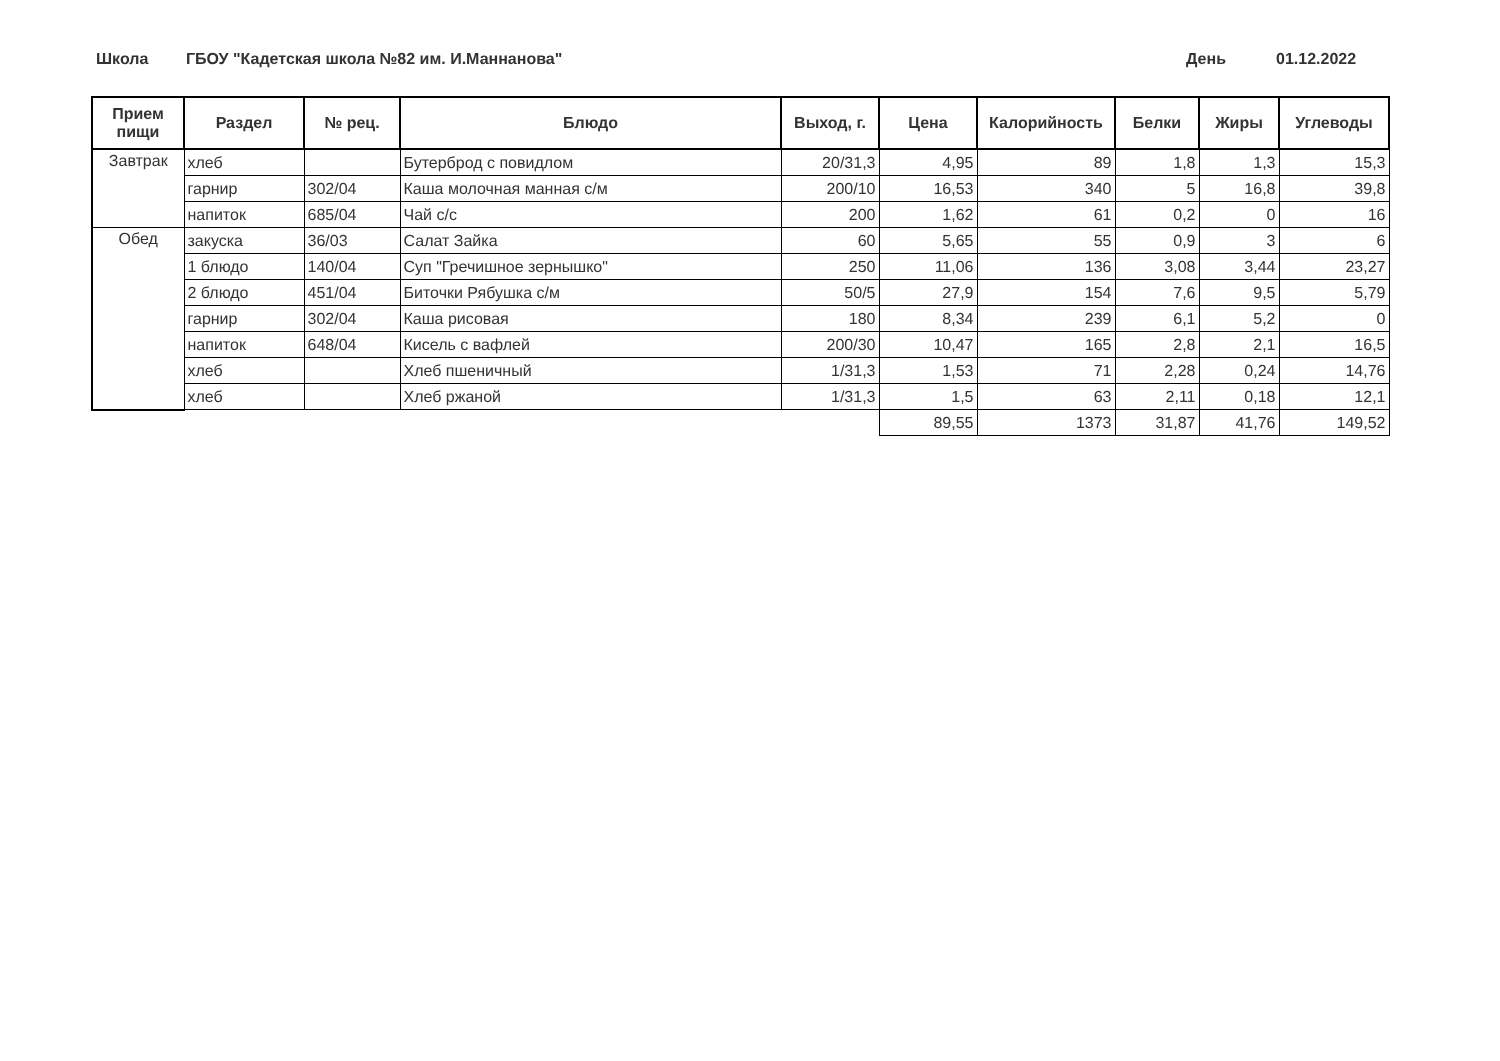Школа ГБОУ "Кадетская школа №82 им. И.Маннанова" День 01.12.2022
| Прием пищи | Раздел | № рец. | Блюдо | Выход, г. | Цена | Калорийность | Белки | Жиры | Углеводы |
| --- | --- | --- | --- | --- | --- | --- | --- | --- | --- |
| Завтрак | хлеб | | Бутерброд с повидлом | 20/31,3 | 4,95 | 89 | 1,8 | 1,3 | 15,3 |
| | гарнир | 302/04 | Каша молочная манная с/м | 200/10 | 16,53 | 340 | 5 | 16,8 | 39,8 |
| | напиток | 685/04 | Чай с/с | 200 | 1,62 | 61 | 0,2 | 0 | 16 |
| Обед | закуска | 36/03 | Салат Зайка | 60 | 5,65 | 55 | 0,9 | 3 | 6 |
| | 1 блюдо | 140/04 | Суп "Гречишное зернышко" | 250 | 11,06 | 136 | 3,08 | 3,44 | 23,27 |
| | 2 блюдо | 451/04 | Биточки Рябушка с/м | 50/5 | 27,9 | 154 | 7,6 | 9,5 | 5,79 |
| | гарнир | 302/04 | Каша рисовая | 180 | 8,34 | 239 | 6,1 | 5,2 | 0 |
| | напиток | 648/04 | Кисель с вафлей | 200/30 | 10,47 | 165 | 2,8 | 2,1 | 16,5 |
| | хлеб | | Хлеб пшеничный | 1/31,3 | 1,53 | 71 | 2,28 | 0,24 | 14,76 |
| | хлеб | | Хлеб ржаной | 1/31,3 | 1,5 | 63 | 2,11 | 0,18 | 12,1 |
| | | | | | 89,55 | 1373 | 31,87 | 41,76 | 149,52 |